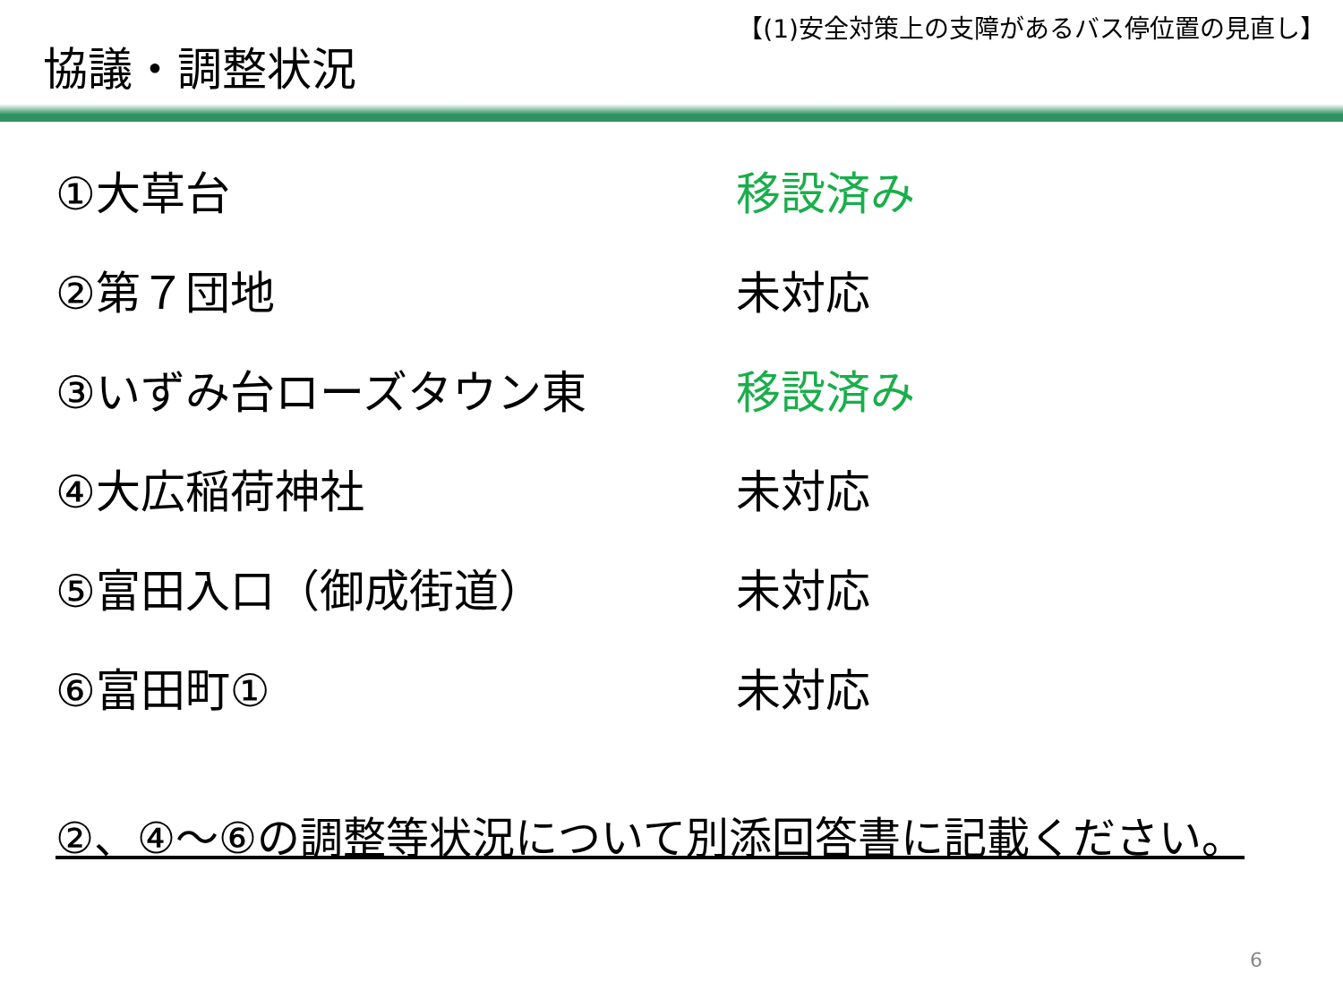【(1)安全対策上の支障があるバス停位置の見直し】
協議・調整状況
| ①大草台 | 移設済み |
| ②第７団地 | 未対応 |
| ③いずみ台ローズタウン東 | 移設済み |
| ④大広稲荷神社 | 未対応 |
| ⑤富田入口（御成街道） | 未対応 |
| ⑥富田町① | 未対応 |
②、④～⑥の調整等状況について別添回答書に記載ください。
6